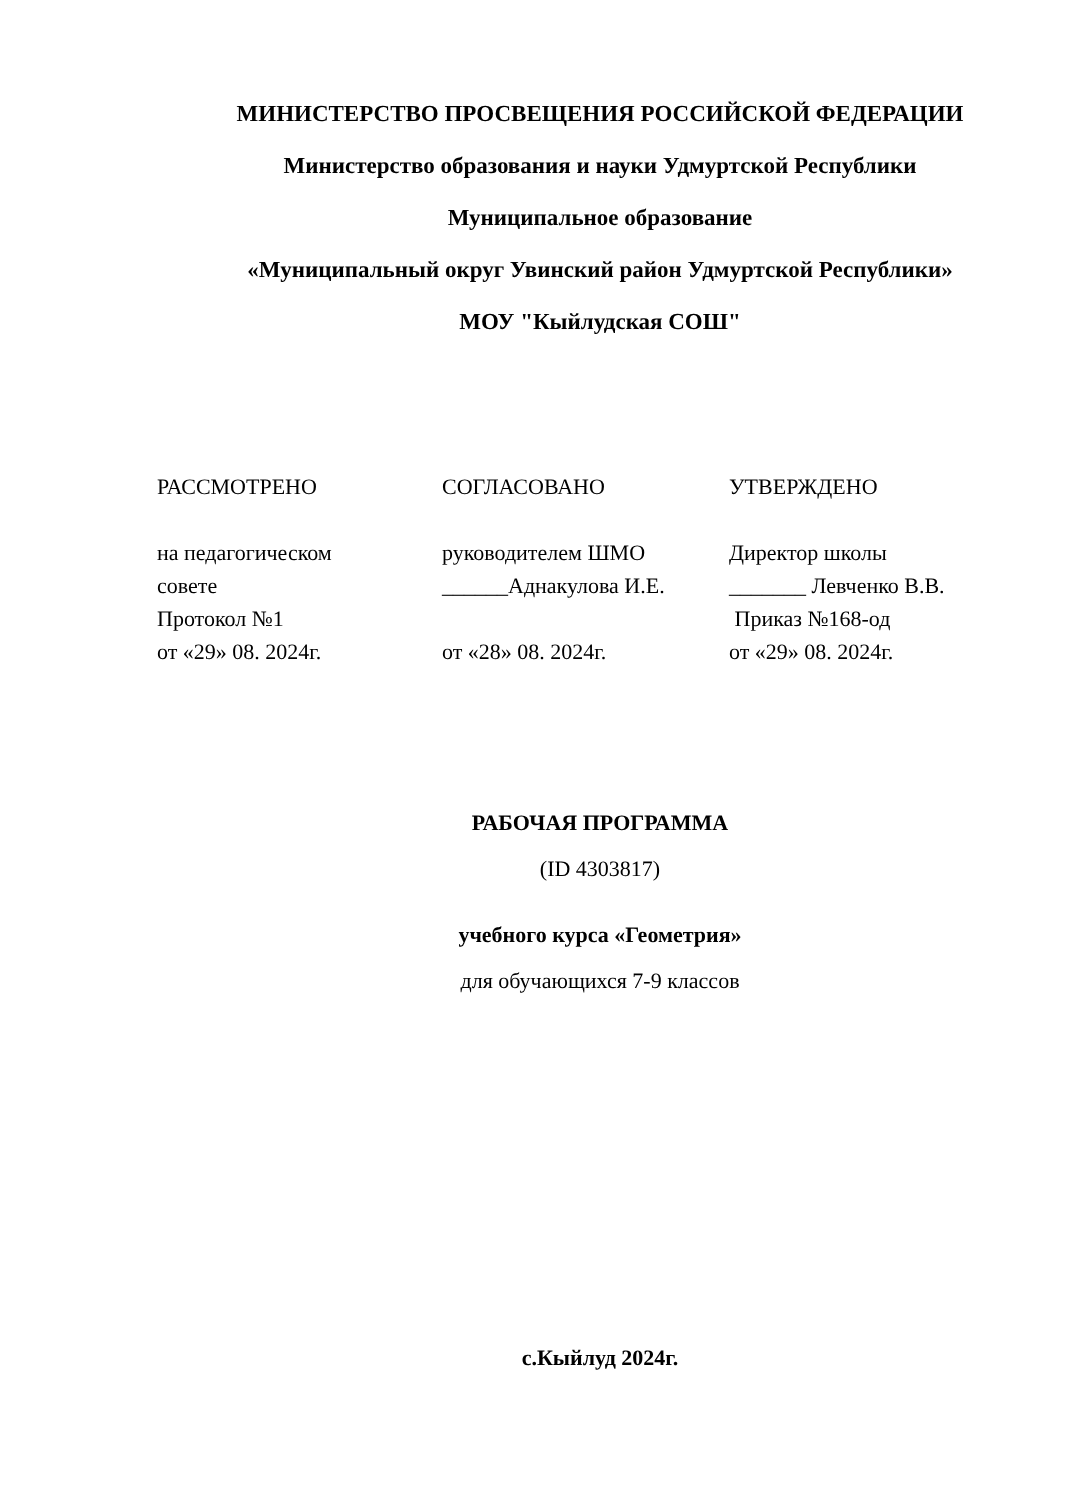МИНИСТЕРСТВО ПРОСВЕЩЕНИЯ РОССИЙСКОЙ ФЕДЕРАЦИИ
Министерство образования и науки Удмуртской Республики
Муниципальное образование
«Муниципальный округ Увинский район Удмуртской Республики»
МОУ "Кыйлудская СОШ"
РАССМОТРЕНО
на педагогическом
совете
Протокол №1
от «29» 08. 2024г.
СОГЛАСОВАНО
руководителем ШМО
______Аднакулова И.Е.
от «28» 08. 2024г.
УТВЕРЖДЕНО
Директор школы
_______ Левченко В.В.
Приказ №168-од
от «29» 08. 2024г.
РАБОЧАЯ ПРОГРАММА
(ID 4303817)
учебного курса «Геометрия»
для обучающихся 7-9 классов
с.Кыйлуд 2024г.